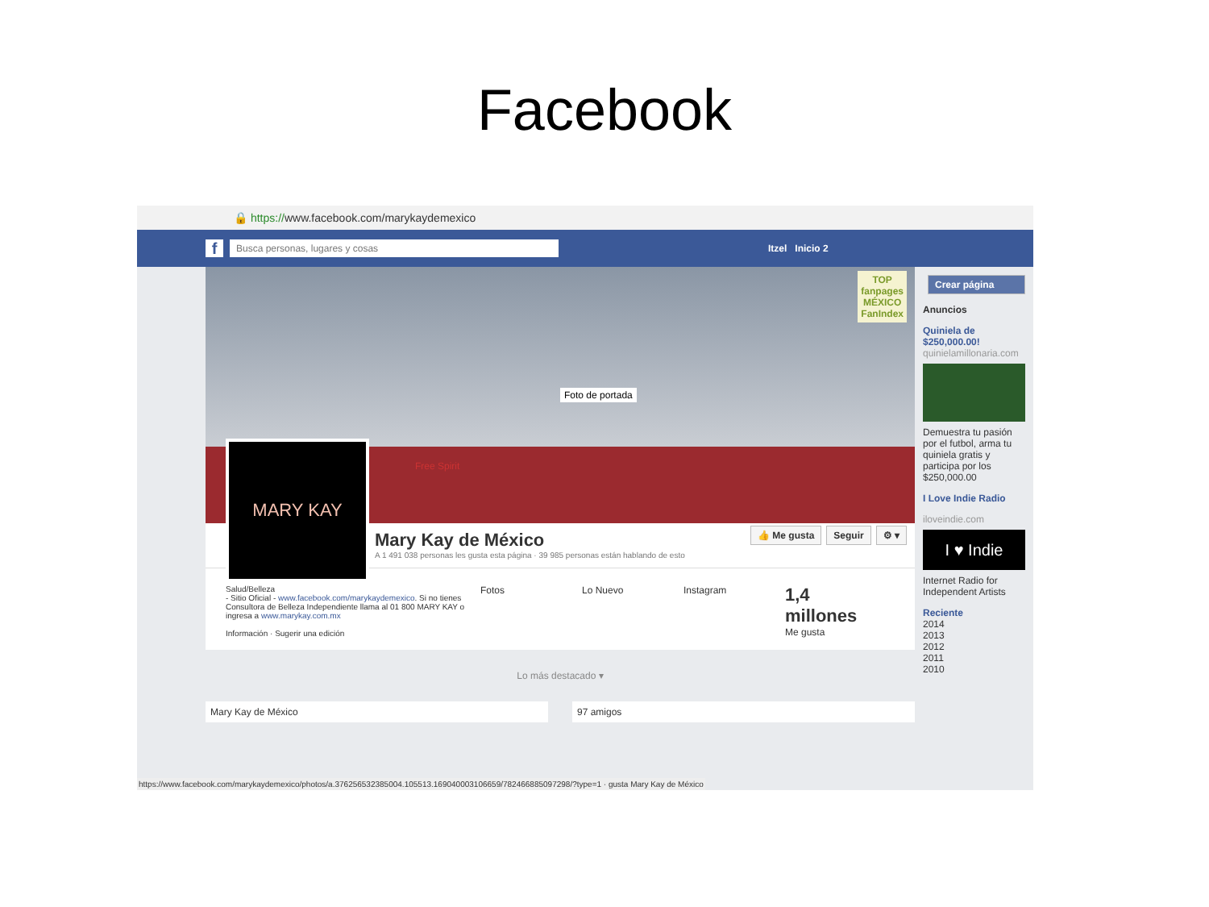Facebook
🔒 https://www.facebook.com/marykaydemexico
f
Busca personas, lugares y cosas
Itzel Inicio 2
TOP
fanpages
MÉXICO
FanIndex
Foto de portada
Free Spirit
MARY KAY
Mary Kay de México
A 1 491 038 personas les gusta esta página · 39 985 personas están hablando de esto
👍 Me gusta Seguir ⚙ ▾
Salud/Belleza
- Sitio Oficial - www.facebook.com/marykaydemexico. Si no tienes Consultora de Belleza Independiente llama al 01 800 MARY KAY o ingresa a www.marykay.com.mx
Información · Sugerir una edición
Fotos Lo Nuevo Instagram
1,4 millones
Me gusta
Lo más destacado ▾
Mary Kay de México 97 amigos
Crear página
Anuncios
Quiniela de $250,000.00!
quinielamillonaria.com
Demuestra tu pasión por el futbol, arma tu quiniela gratis y participa por los $250,000.00
I Love Indie Radio
iloveindie.com
I ♥ Indie
Internet Radio for Independent Artists
Reciente
2014
2013
2012
2011
2010
https://www.facebook.com/marykaydemexico/photos/a.376256532385004.105513.169040003106659/782466885097298/?type=1 · gusta Mary Kay de México